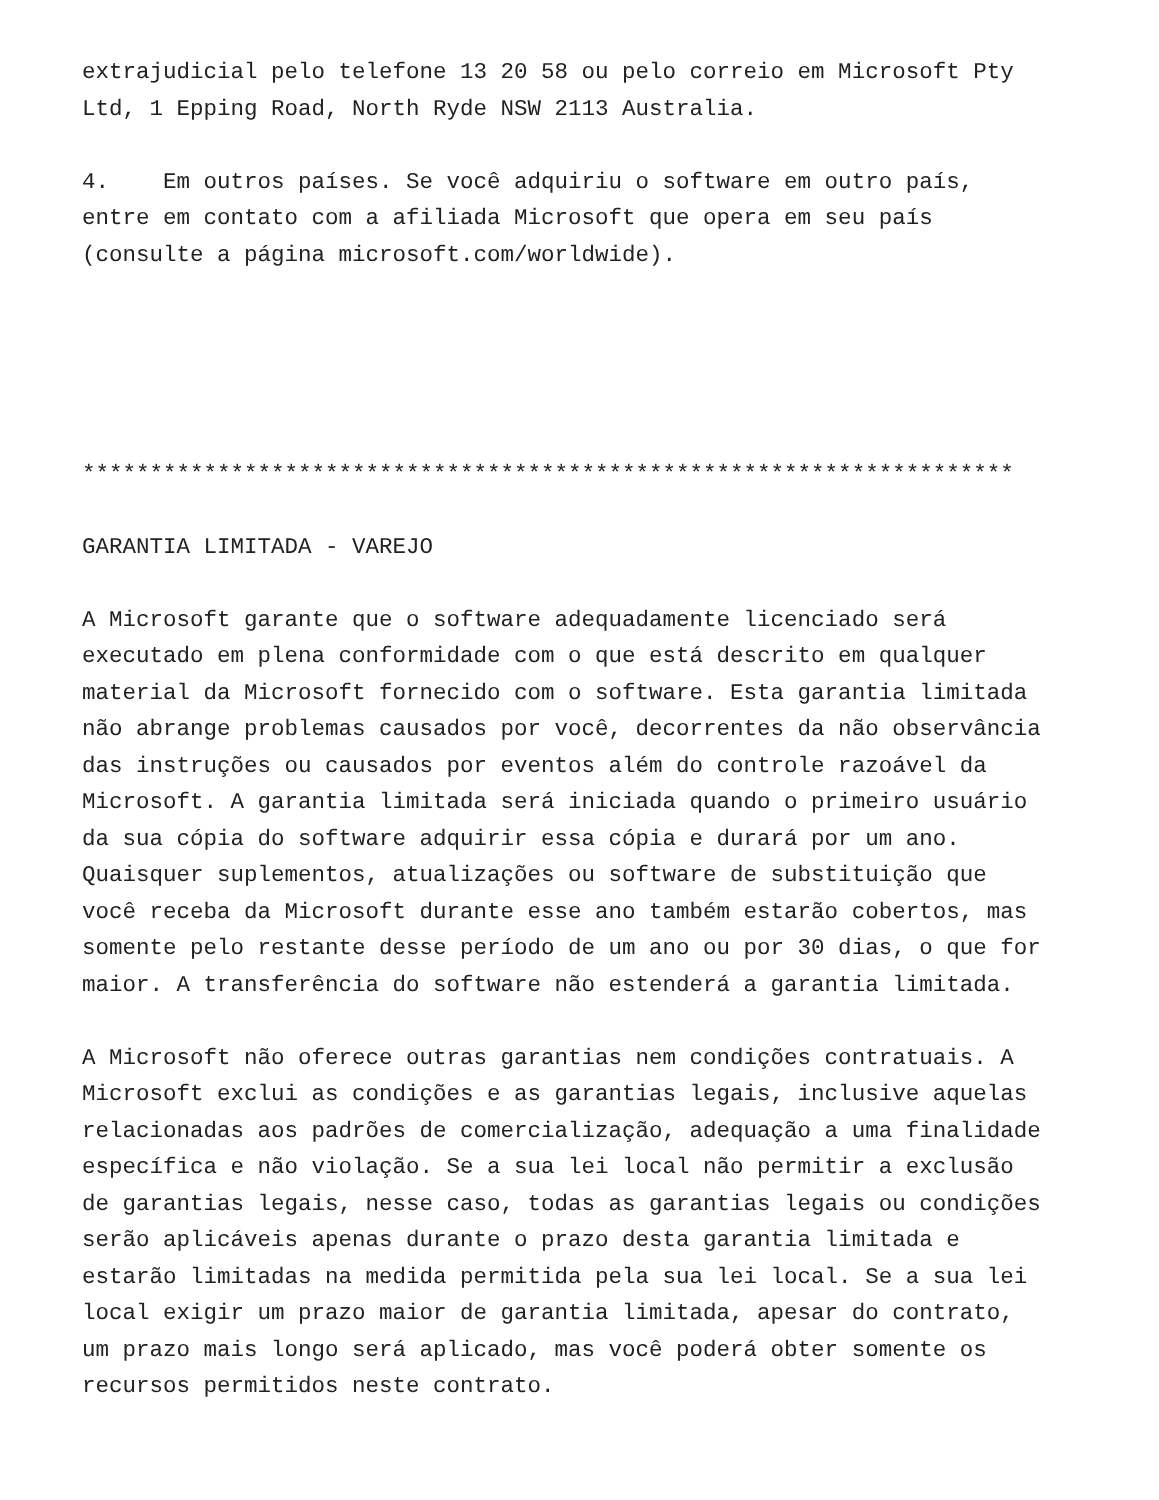extrajudicial pelo telefone 13 20 58 ou pelo correio em Microsoft Pty Ltd, 1 Epping Road, North Ryde NSW 2113 Australia. 4. Em outros países. Se você adquiriu o software em outro país, entre em contato com a afiliada Microsoft que opera em seu país (consulte a página microsoft.com/worldwide). ********************************************************************* GARANTIA LIMITADA - VAREJO A Microsoft garante que o software adequadamente licenciado será executado em plena conformidade com o que está descrito em qualquer material da Microsoft fornecido com o software. Esta garantia limitada não abrange problemas causados por você, decorrentes da não observância das instruções ou causados por eventos além do controle razoável da Microsoft. A garantia limitada será iniciada quando o primeiro usuário da sua cópia do software adquirir essa cópia e durará por um ano. Quaisquer suplementos, atualizações ou software de substituição que você receba da Microsoft durante esse ano também estarão cobertos, mas somente pelo restante desse período de um ano ou por 30 dias, o que for maior. A transferência do software não estenderá a garantia limitada. A Microsoft não oferece outras garantias nem condições contratuais. A Microsoft exclui as condições e as garantias legais, inclusive aquelas relacionadas aos padrões de comercialização, adequação a uma finalidade específica e não violação. Se a sua lei local não permitir a exclusão de garantias legais, nesse caso, todas as garantias legais ou condições serão aplicáveis apenas durante o prazo desta garantia limitada e estarão limitadas na medida permitida pela sua lei local. Se a sua lei local exigir um prazo maior de garantia limitada, apesar do contrato, um prazo mais longo será aplicado, mas você poderá obter somente os recursos permitidos neste contrato.